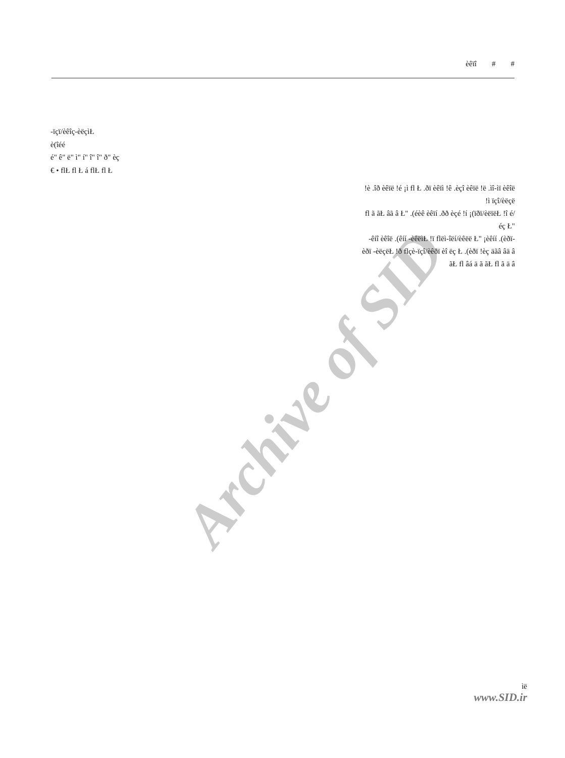Archive of SID
èêïî # #
-ïçï/èêîç-èëçìŁ
è(îéé
é" ê" ë" ì" í" î" î" ð" èç
€ • flŁ fl Ł á flŁ fl Ł
!è .îð èêïë !é ¡ì fl Ł .ðï èêïì !ê .èçî èêïë !ë .ìî-ìï èêîë !ì ïçî/èëçë
fl ã ãŁ âã â Ł" .(éèê èêïí .ðð èçé !í ¡(ïðï/èëïëŁ !î é/éç Ł"
-êíî èêîë .(êíí -èêëìŁ !ï flëì-îëí/èêëë Ł" ¡èêíí .(èðï-èðï -èëçëŁ !ð flçè-ïçî/èêðï èî ëç Ł .(èðï !èç äãâ âä â ãŁ fl âá ä ã ãŁ fl ã ä â
ìë
www.SID.ir